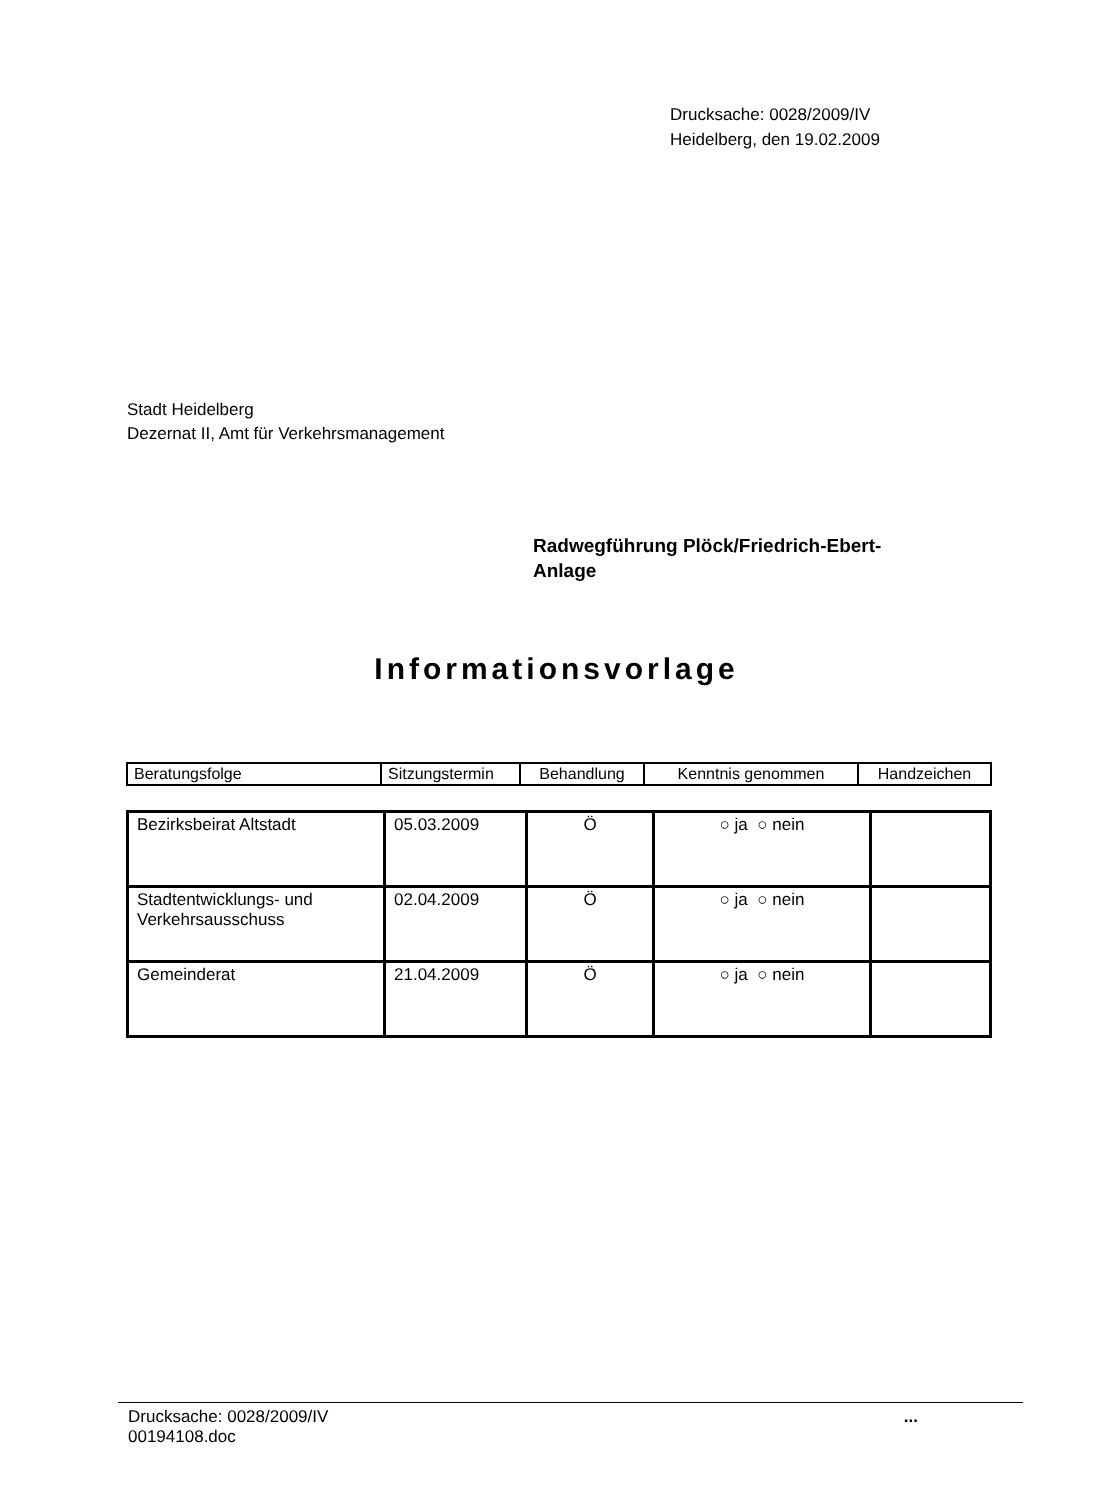Drucksache: 0028/2009/IV
Heidelberg, den 19.02.2009
Stadt Heidelberg
Dezernat II, Amt für Verkehrsmanagement
Radwegführung Plöck/Friedrich-Ebert-
Anlage
Informationsvorlage
| Beratungsfolge | Sitzungstermin | Behandlung | Kenntnis genommen | Handzeichen |
| Bezirksbeirat Altstadt | 05.03.2009 | Ö | ○ ja ○ nein | |
| Stadtentwicklungs- und Verkehrsausschuss | 02.04.2009 | Ö | ○ ja ○ nein | |
| Gemeinderat | 21.04.2009 | Ö | ○ ja ○ nein | |
Drucksache: 0028/2009/IV
00194108.doc
...